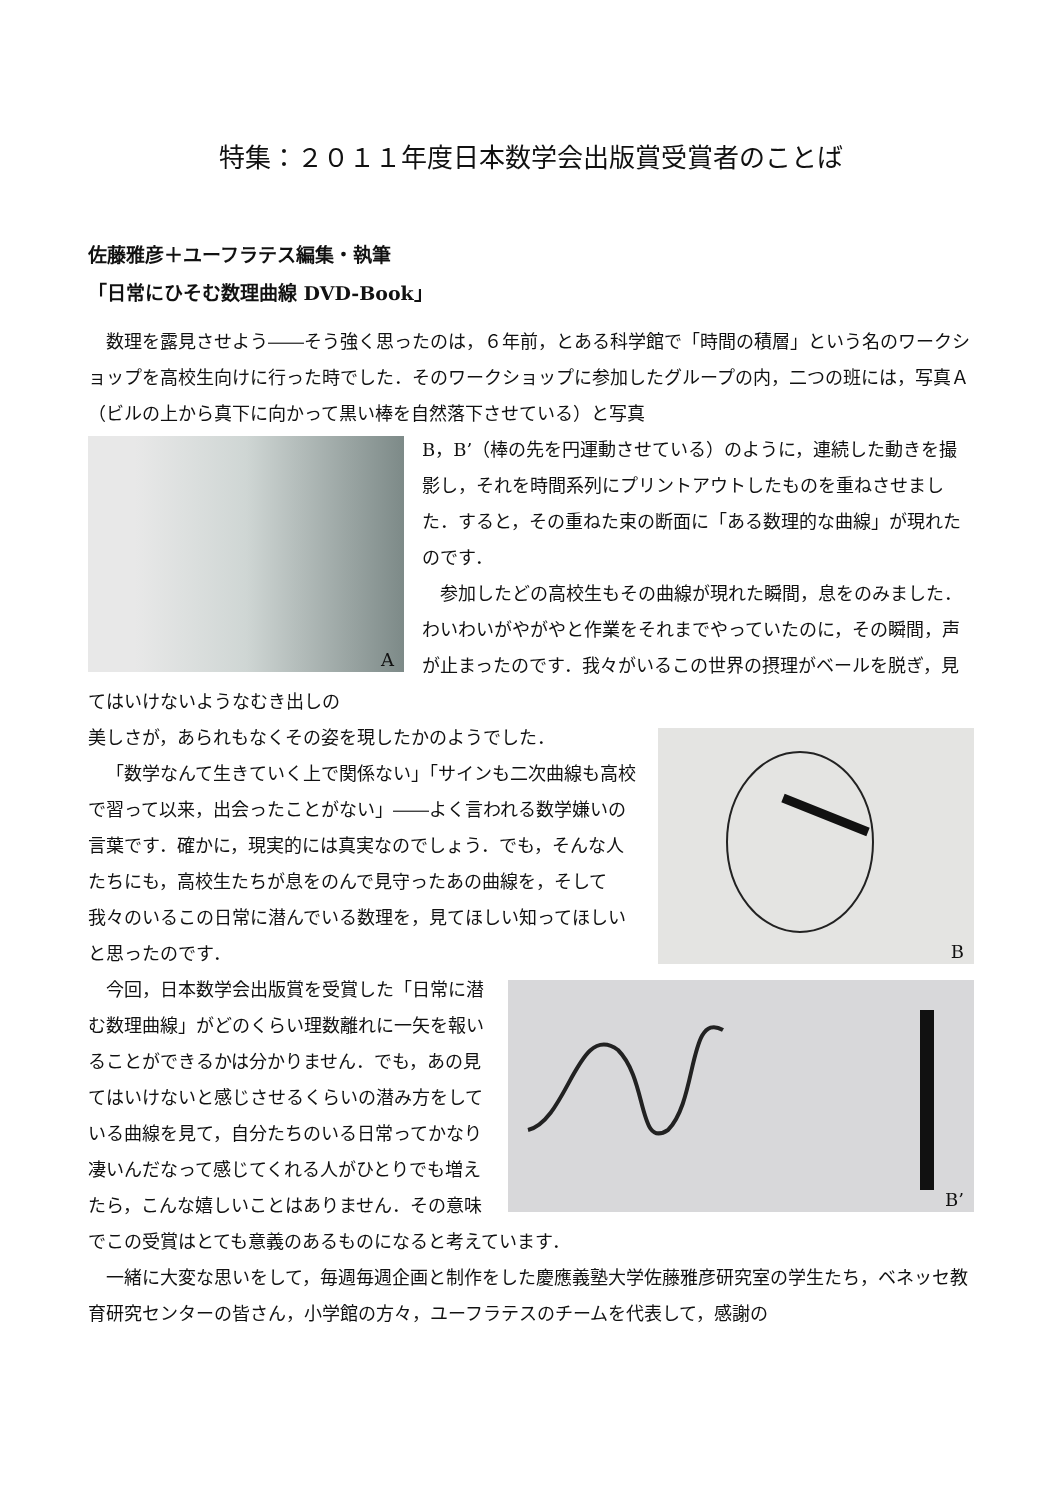特集：２０１１年度日本数学会出版賞受賞者のことば
佐藤雅彦＋ユーフラテス編集・執筆
「日常にひそむ数理曲線 DVD-Book」
数理を露見させよう――そう強く思ったのは，６年前，とある科学館で「時間の積層」という名のワークショップを高校生向けに行った時でした．そのワークショップに参加したグループの内，二つの班には，写真Ａ（ビルの上から真下に向かって黒い棒を自然落下させている）と写真
A
B，B’（棒の先を円運動させている）のように，連続した動きを撮影し，それを時間系列にプリントアウトしたものを重ねさせました．すると，その重ねた束の断面に「ある数理的な曲線」が現れたのです．
参加したどの高校生もその曲線が現れた瞬間，息をのみました．わいわいがやがやと作業をそれまでやっていたのに，その瞬間，声が止まったのです．我々がいるこの世界の摂理がベールを脱ぎ，見てはいけないようなむき出しの
B
美しさが，あられもなくその姿を現したかのようでした．
「数学なんて生きていく上で関係ない」「サインも二次曲線も高校で習って以来，出会ったことがない」――よく言われる数学嫌いの言葉です．確かに，現実的には真実なのでしょう．でも，そんな人たちにも，高校生たちが息をのんで見守ったあの曲線を，そして我々のいるこの日常に潜んでいる数理を，見てほしい知ってほしいと思ったのです．
B’
今回，日本数学会出版賞を受賞した「日常に潜む数理曲線」がどのくらい理数離れに一矢を報いることができるかは分かりません．でも，あの見てはいけないと感じさせるくらいの潜み方をしている曲線を見て，自分たちのいる日常ってかなり凄いんだなって感じてくれる人がひとりでも増えたら，こんな嬉しいことはありません．その意味でこの受賞はとても意義のあるものになると考えています．
一緒に大変な思いをして，毎週毎週企画と制作をした慶應義塾大学佐藤雅彦研究室の学生たち，ベネッセ教育研究センターの皆さん，小学館の方々，ユーフラテスのチームを代表して，感謝の